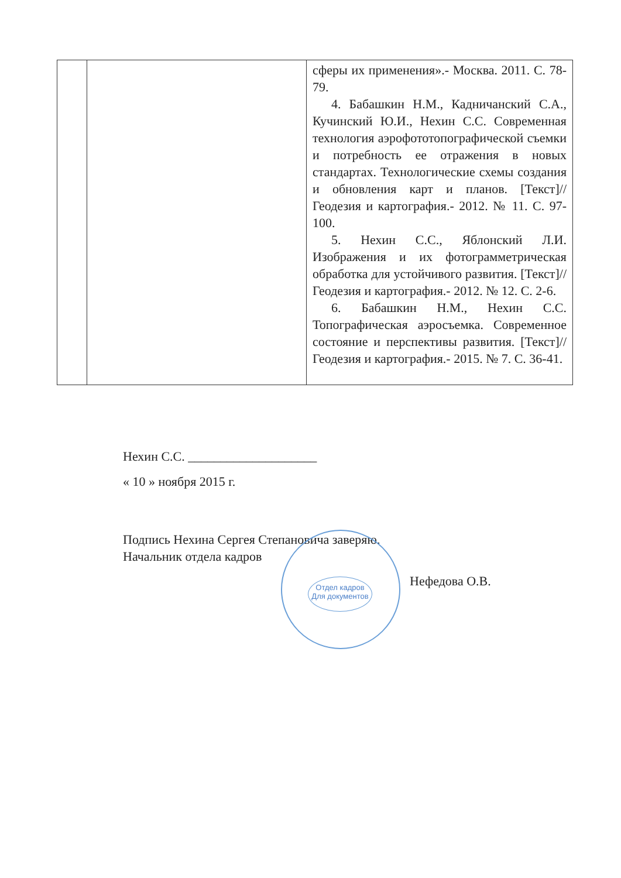| | | сферы их применения».- Москва. 2011. С. 78-79. 4. Бабашкин Н.М., Кадничанский С.А., Кучинский Ю.И., Нехин С.С. Современная технология аэрофототопографической съемки и потребность ее отражения в новых стандартах. Технологические схемы создания и обновления карт и планов. [Текст]// Геодезия и картография.- 2012. № 11. С. 97-100. 5. Нехин С.С., Яблонский Л.И. Изображения и их фотограмметрическая обработка для устойчивого развития. [Текст]// Геодезия и картография.- 2012. № 12. С. 2-6. 6. Бабашкин Н.М., Нехин С.С. Топографическая аэросъемка. Современное состояние и перспективы развития. [Текст]// Геодезия и картография.- 2015. № 7. С. 36-41. |
Нехин С.С. ____________________
« 10 » ноября 2015 г.
Подпись Нехина Сергея Степановича заверяю.
Начальник отдела кадров
Отдел кадров
Для документов
Нефедова О.В.